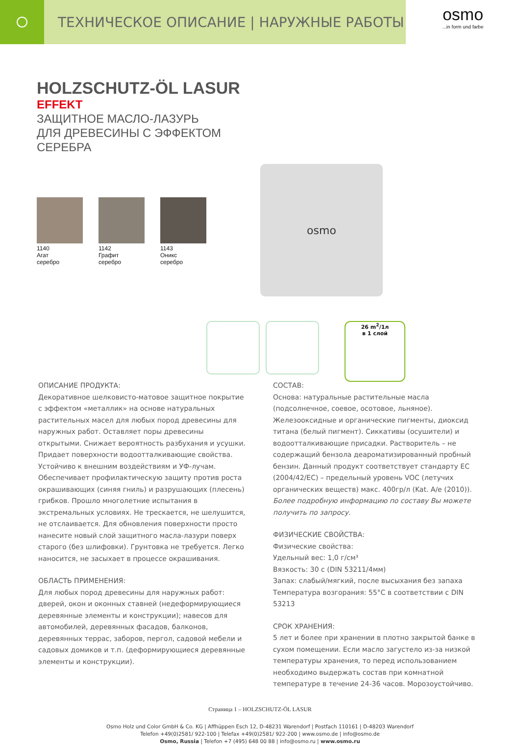ТЕХНИЧЕСКОЕ ОПИСАНИЕ | НАРУЖНЫЕ РАБОТЫ
osmo...in form und farbe
HOLZSCHUTZ-ÖL LASUR
EFFEKT
ЗАЩИТНОЕ МАСЛО-ЛАЗУРЬ
ДЛЯ ДРЕВЕСИНЫ С ЭФФЕКТОМ
СЕРЕБРА
1140
Агат
серебро
1142
Графит
серебро
1143
Оникс
серебро
osmo
26 m<sup>2</sup>/1л
в 1 слой
ОПИСАНИЕ ПРОДУКТА:
Декоративное шелковисто-матовое защитное покрытие с эффектом «металлик» на основе натуральных растительных масел для любых пород древесины для наружных работ. Оставляет поры древесины открытыми. Снижает вероятность разбухания и усушки. Придает поверхности водоотталкивающие свойства. Устойчиво к внешним воздействиям и УФ-лучам. Обеспечивает профилактическую защиту против роста окрашивающих (синяя гниль) и разрушающих (плесень) грибков. Прошло многолетние испытания в экстремальных условиях. Не трескается, не шелушится, не отслаивается. Для обновления поверхности просто нанесите новый слой защитного масла-лазури поверх старого (без шлифовки). Грунтовка не требуется. Легко наносится, не засыхает в процессе окрашивания.
ОБЛАСТЬ ПРИМЕНЕНИЯ:
Для любых пород древесины для наружных работ: дверей, окон и оконных ставней (недеформирующиеся деревянные элементы и конструкции); навесов для автомобилей, деревянных фасадов, балконов, деревянных террас, заборов, пергол, садовой мебели и садовых домиков и т.п. (деформирующиеся деревянные элементы и конструкции).
СОСТАВ:
Основа: натуральные растительные масла (подсолнечное, соевое, осотовое, льняное). Железооксидные и органические пигменты, диоксид титана (белый пигмент). Сиккативы (осушители) и водоотталкивающие присадки. Растворитель – не содержащий бензола деароматизированный пробный бензин. Данный продукт соответствует стандарту ЕС (2004/42/EC) – предельный уровень VOC (летучих органических веществ) макс. 400гр/л (Kat. A/e (2010)).
Более подробную информацию по составу Вы можете получить по запросу.
ФИЗИЧЕСКИЕ СВОЙСТВА:
Физические свойства:
Удельный вес: 1,0 г/см³
Вязкость: 30 с (DIN 53211/4мм)
Запах: слабый/мягкий, после высыхания без запаха
Температура возгорания: 55°С в соответствии с DIN 53213
СРОК ХРАНЕНИЯ:
5 лет и более при хранении в плотно закрытой банке в сухом помещении. Если масло загустело из-за низкой температуры хранения, то перед использованием необходимо выдержать состав при комнатной температуре в течение 24-36 часов. Морозоустойчиво.
Страница 1 – HOLZSCHUTZ-ÖL LASUR
Osmo Holz und Color GmbH & Co. KG | Affhüppen Esch 12, D-48231 Warendorf | Postfach 110161 | D-48203 Warendorf
Telefon +49(0)2581/ 922-100 | Telefax +49(0)2581/ 922-200 | www.osmo.de | info@osmo.de
Osmo, Russia | Telefon +7 (495) 648 00 88 | info@osmo.ru | www.osmo.ru